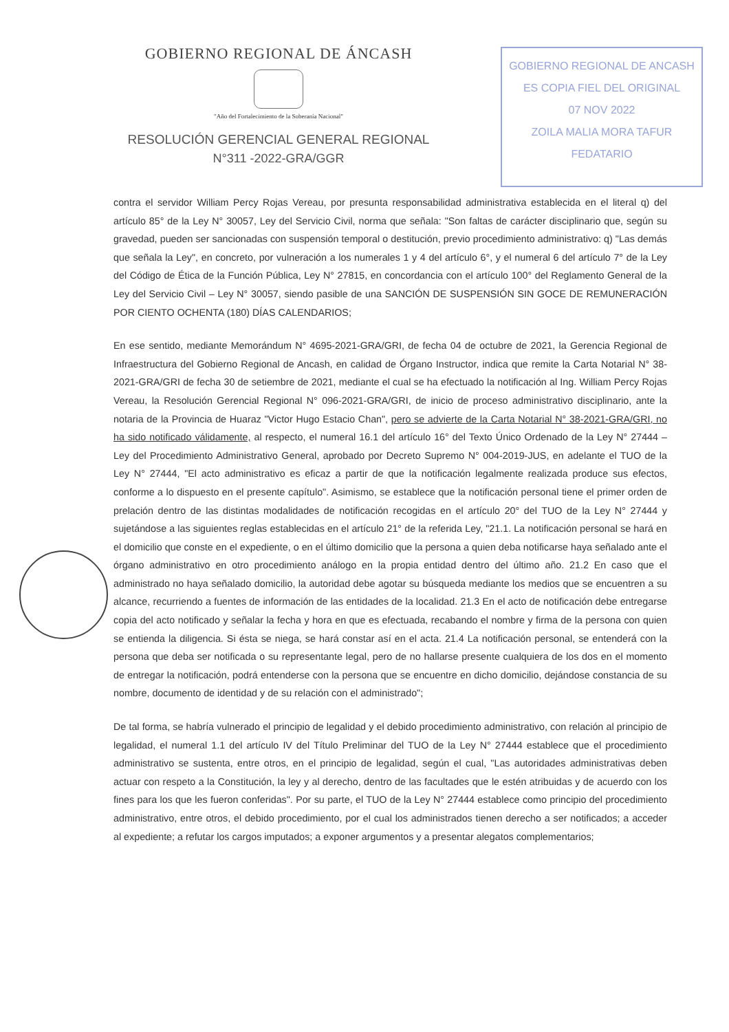GOBIERNO REGIONAL DE ANCASH
ES COPIA FIEL DEL ORIGINAL
07 NOV 2022
ZOILA MALIA MORA TAFUR
FEDATARIO
GOBIERNO REGIONAL DE ÁNCASH
"Año del Fortalecimiento de la Soberanía Nacional"
RESOLUCIÓN GERENCIAL GENERAL REGIONAL
N°311 -2022-GRA/GGR
contra el servidor William Percy Rojas Vereau, por presunta responsabilidad administrativa establecida en el literal q) del artículo 85° de la Ley N° 30057, Ley del Servicio Civil, norma que señala: "Son faltas de carácter disciplinario que, según su gravedad, pueden ser sancionadas con suspensión temporal o destitución, previo procedimiento administrativo: q) "Las demás que señala la Ley", en concreto, por vulneración a los numerales 1 y 4 del artículo 6°, y el numeral 6 del artículo 7° de la Ley del Código de Ética de la Función Pública, Ley N° 27815, en concordancia con el artículo 100° del Reglamento General de la Ley del Servicio Civil – Ley N° 30057, siendo pasible de una SANCIÓN DE SUSPENSIÓN SIN GOCE DE REMUNERACIÓN POR CIENTO OCHENTA (180) DÍAS CALENDARIOS;
En ese sentido, mediante Memorándum N° 4695-2021-GRA/GRI, de fecha 04 de octubre de 2021, la Gerencia Regional de Infraestructura del Gobierno Regional de Ancash, en calidad de Órgano Instructor, indica que remite la Carta Notarial N° 38-2021-GRA/GRI de fecha 30 de setiembre de 2021, mediante el cual se ha efectuado la notificación al Ing. William Percy Rojas Vereau, la Resolución Gerencial Regional N° 096-2021-GRA/GRI, de inicio de proceso administrativo disciplinario, ante la notaria de la Provincia de Huaraz "Victor Hugo Estacio Chan", pero se advierte de la Carta Notarial N° 38-2021-GRA/GRI, no ha sido notificado válidamente, al respecto, el numeral 16.1 del artículo 16° del Texto Único Ordenado de la Ley N° 27444 – Ley del Procedimiento Administrativo General, aprobado por Decreto Supremo N° 004-2019-JUS, en adelante el TUO de la Ley N° 27444, "El acto administrativo es eficaz a partir de que la notificación legalmente realizada produce sus efectos, conforme a lo dispuesto en el presente capítulo". Asimismo, se establece que la notificación personal tiene el primer orden de prelación dentro de las distintas modalidades de notificación recogidas en el artículo 20° del TUO de la Ley N° 27444 y sujetándose a las siguientes reglas establecidas en el artículo 21° de la referida Ley, "21.1. La notificación personal se hará en el domicilio que conste en el expediente, o en el último domicilio que la persona a quien deba notificarse haya señalado ante el órgano administrativo en otro procedimiento análogo en la propia entidad dentro del último año. 21.2 En caso que el administrado no haya señalado domicilio, la autoridad debe agotar su búsqueda mediante los medios que se encuentren a su alcance, recurriendo a fuentes de información de las entidades de la localidad. 21.3 En el acto de notificación debe entregarse copia del acto notificado y señalar la fecha y hora en que es efectuada, recabando el nombre y firma de la persona con quien se entienda la diligencia. Si ésta se niega, se hará constar así en el acta. 21.4 La notificación personal, se entenderá con la persona que deba ser notificada o su representante legal, pero de no hallarse presente cualquiera de los dos en el momento de entregar la notificación, podrá entenderse con la persona que se encuentre en dicho domicilio, dejándose constancia de su nombre, documento de identidad y de su relación con el administrado";
De tal forma, se habría vulnerado el principio de legalidad y el debido procedimiento administrativo, con relación al principio de legalidad, el numeral 1.1 del artículo IV del Título Preliminar del TUO de la Ley N° 27444 establece que el procedimiento administrativo se sustenta, entre otros, en el principio de legalidad, según el cual, "Las autoridades administrativas deben actuar con respeto a la Constitución, la ley y al derecho, dentro de las facultades que le estén atribuidas y de acuerdo con los fines para los que les fueron conferidas". Por su parte, el TUO de la Ley N° 27444 establece como principio del procedimiento administrativo, entre otros, el debido procedimiento, por el cual los administrados tienen derecho a ser notificados; a acceder al expediente; a refutar los cargos imputados; a exponer argumentos y a presentar alegatos complementarios;